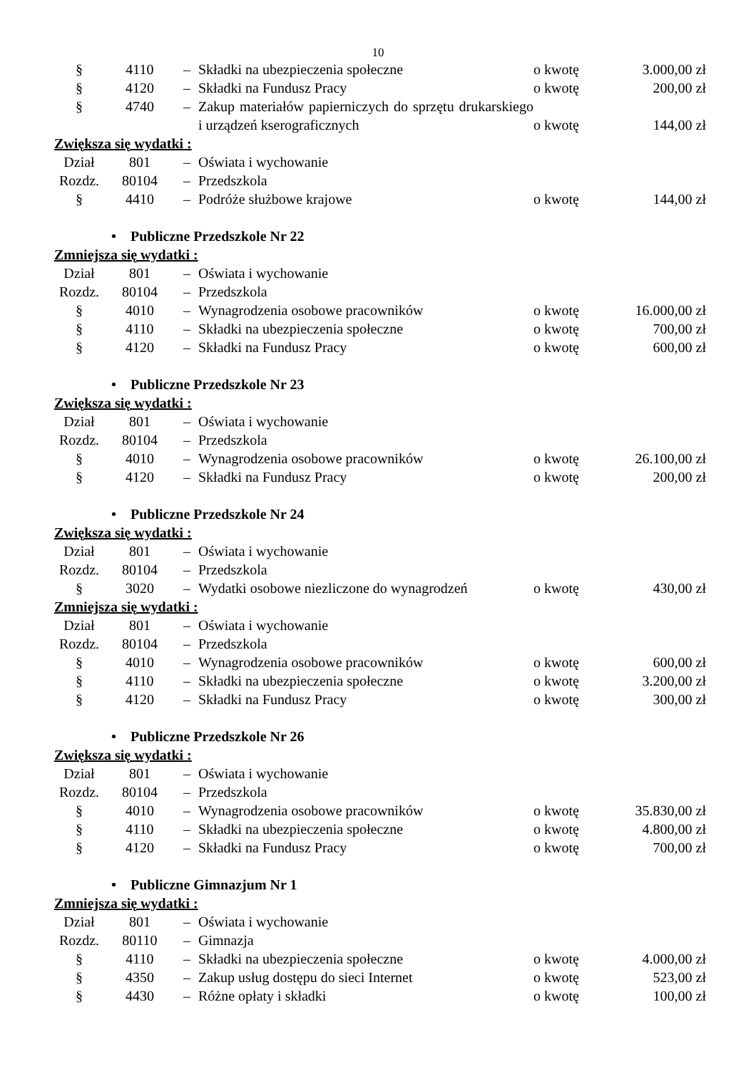10
| § | 4110 | – | Składki na ubezpieczenia społeczne | o kwotę | 3.000,00 zł |
| § | 4120 | – | Składki na Fundusz Pracy | o kwotę | 200,00 zł |
| § | 4740 | – | Zakup materiałów papierniczych do sprzętu drukarskiego i urządzeń kserograficznych | o kwotę | 144,00 zł |
| Zwiększa się wydatki : | | | | | |
| Dział | 801 | – | Oświata i wychowanie | | |
| Rozdz. | 80104 | – | Przedszkola | | |
| § | 4410 | – | Podróże służbowe krajowe | o kwotę | 144,00 zł |
| • Publiczne Przedszkole Nr 22 | | | | | |
| Zmniejsza się wydatki : | | | | | |
| Dział | 801 | – | Oświata i wychowanie | | |
| Rozdz. | 80104 | – | Przedszkola | | |
| § | 4010 | – | Wynagrodzenia osobowe pracowników | o kwotę | 16.000,00 zł |
| § | 4110 | – | Składki na ubezpieczenia społeczne | o kwotę | 700,00 zł |
| § | 4120 | – | Składki na Fundusz Pracy | o kwotę | 600,00 zł |
| • Publiczne Przedszkole Nr 23 | | | | | |
| Zwiększa się wydatki : | | | | | |
| Dział | 801 | – | Oświata i wychowanie | | |
| Rozdz. | 80104 | – | Przedszkola | | |
| § | 4010 | – | Wynagrodzenia osobowe pracowników | o kwotę | 26.100,00 zł |
| § | 4120 | – | Składki na Fundusz Pracy | o kwotę | 200,00 zł |
| • Publiczne Przedszkole Nr 24 | | | | | |
| Zwiększa się wydatki : | | | | | |
| Dział | 801 | – | Oświata i wychowanie | | |
| Rozdz. | 80104 | – | Przedszkola | | |
| § | 3020 | – | Wydatki osobowe niezliczone do wynagrodzeń | o kwotę | 430,00 zł |
| Zmniejsza się wydatki : | | | | | |
| Dział | 801 | – | Oświata i wychowanie | | |
| Rozdz. | 80104 | – | Przedszkola | | |
| § | 4010 | – | Wynagrodzenia osobowe pracowników | o kwotę | 600,00 zł |
| § | 4110 | – | Składki na ubezpieczenia społeczne | o kwotę | 3.200,00 zł |
| § | 4120 | – | Składki na Fundusz Pracy | o kwotę | 300,00 zł |
| • Publiczne Przedszkole Nr 26 | | | | | |
| Zwiększa się wydatki : | | | | | |
| Dział | 801 | – | Oświata i wychowanie | | |
| Rozdz. | 80104 | – | Przedszkola | | |
| § | 4010 | – | Wynagrodzenia osobowe pracowników | o kwotę | 35.830,00 zł |
| § | 4110 | – | Składki na ubezpieczenia społeczne | o kwotę | 4.800,00 zł |
| § | 4120 | – | Składki na Fundusz Pracy | o kwotę | 700,00 zł |
| • Publiczne Gimnazjum Nr 1 | | | | | |
| Zmniejsza się wydatki : | | | | | |
| Dział | 801 | – | Oświata i wychowanie | | |
| Rozdz. | 80110 | – | Gimnazja | | |
| § | 4110 | – | Składki na ubezpieczenia społeczne | o kwotę | 4.000,00 zł |
| § | 4350 | – | Zakup usług dostępu do sieci Internet | o kwotę | 523,00 zł |
| § | 4430 | – | Różne opłaty i składki | o kwotę | 100,00 zł |